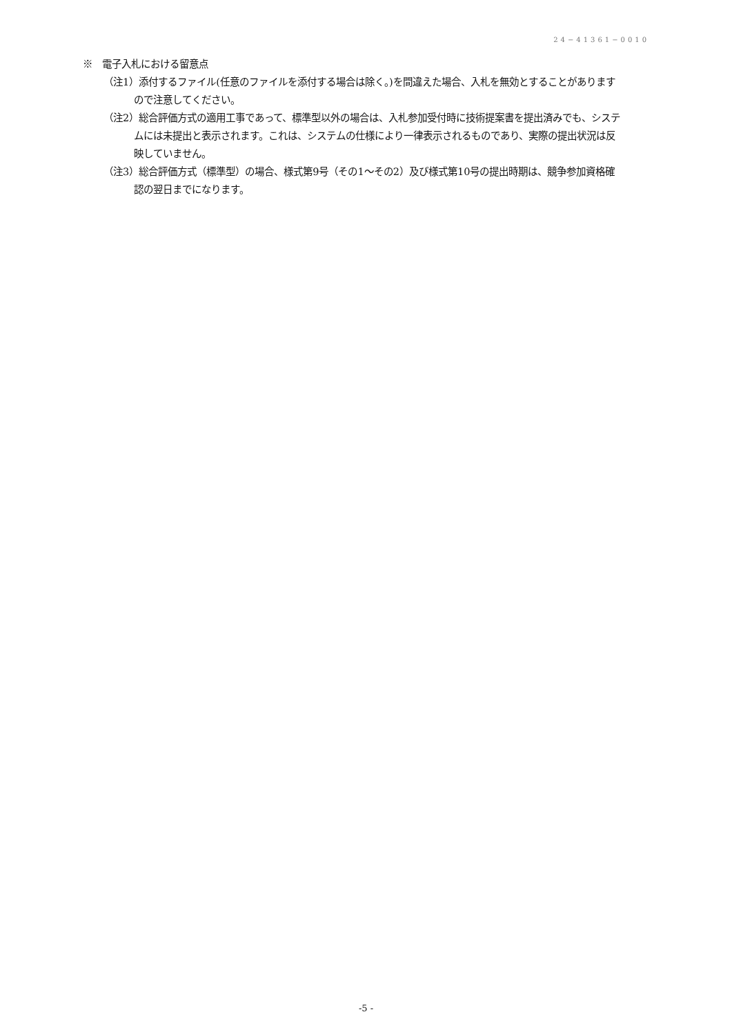24−41361−0010
※　電子入札における留意点
（注1）添付するファイル(任意のファイルを添付する場合は除く。)を間違えた場合、入札を無効とすることがありますので注意してください。
（注2）総合評価方式の適用工事であって、標準型以外の場合は、入札参加受付時に技術提案書を提出済みでも、システムには未提出と表示されます。これは、システムの仕様により一律表示されるものであり、実際の提出状況は反映していません。
（注3）総合評価方式（標準型）の場合、様式第9号（その1～その2）及び様式第10号の提出時期は、競争参加資格確認の翌日までになります。
-5 -